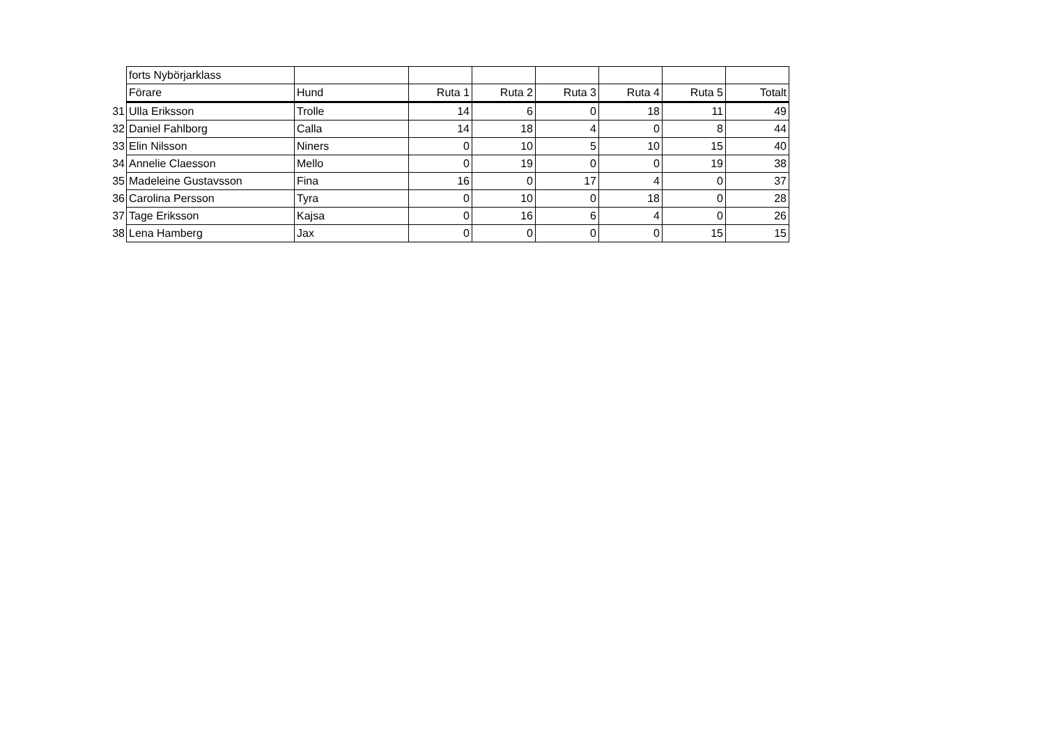| | forts Nybörjarklass | | | | | | | |
| | Förare | Hund | Ruta 1 | Ruta 2 | Ruta 3 | Ruta 4 | Ruta 5 | Totalt |
| 31 | Ulla Eriksson | Trolle | 14 | 6 | 0 | 18 | 11 | 49 |
| 32 | Daniel Fahlborg | Calla | 14 | 18 | 4 | 0 | 8 | 44 |
| 33 | Elin Nilsson | Niners | 0 | 10 | 5 | 10 | 15 | 40 |
| 34 | Annelie Claesson | Mello | 0 | 19 | 0 | 0 | 19 | 38 |
| 35 | Madeleine Gustavsson | Fina | 16 | 0 | 17 | 4 | 0 | 37 |
| 36 | Carolina Persson | Tyra | 0 | 10 | 0 | 18 | 0 | 28 |
| 37 | Tage Eriksson | Kajsa | 0 | 16 | 6 | 4 | 0 | 26 |
| 38 | Lena Hamberg | Jax | 0 | 0 | 0 | 0 | 15 | 15 |